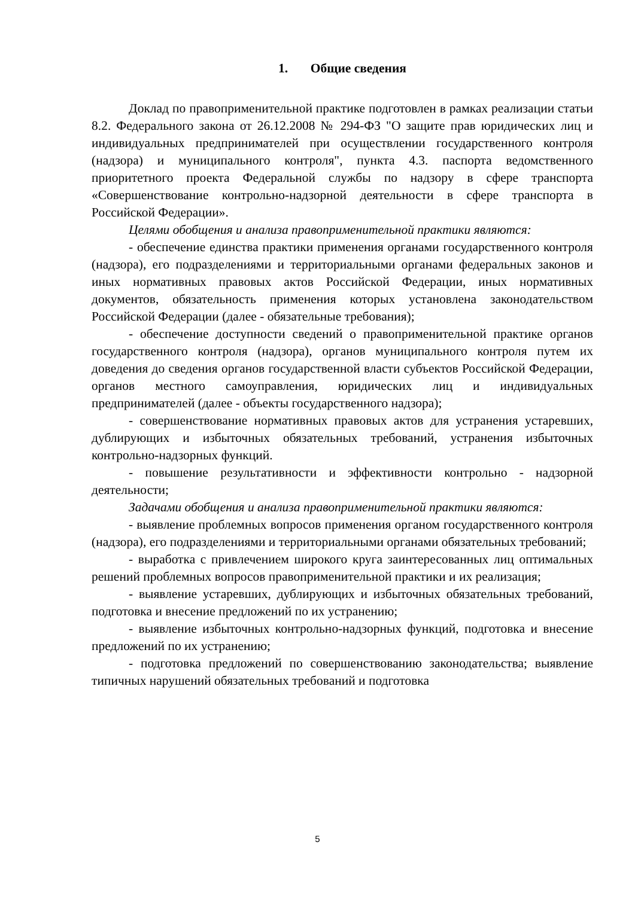1. Общие сведения
Доклад по правоприменительной практике подготовлен в рамках реализации статьи 8.2. Федерального закона от 26.12.2008 № 294-ФЗ "О защите прав юридических лиц и индивидуальных предпринимателей при осуществлении государственного контроля (надзора) и муниципального контроля", пункта 4.3. паспорта ведомственного приоритетного проекта Федеральной службы по надзору в сфере транспорта «Совершенствование контрольно-надзорной деятельности в сфере транспорта в Российской Федерации».
Целями обобщения и анализа правоприменительной практики являются:
- обеспечение единства практики применения органами государственного контроля (надзора), его подразделениями и территориальными органами федеральных законов и иных нормативных правовых актов Российской Федерации, иных нормативных документов, обязательность применения которых установлена законодательством Российской Федерации (далее - обязательные требования);
- обеспечение доступности сведений о правоприменительной практике органов государственного контроля (надзора), органов муниципального контроля путем их доведения до сведения органов государственной власти субъектов Российской Федерации, органов местного самоуправления, юридических лиц и индивидуальных предпринимателей (далее - объекты государственного надзора);
- совершенствование нормативных правовых актов для устранения устаревших, дублирующих и избыточных обязательных требований, устранения избыточных контрольно-надзорных функций.
- повышение результативности и эффективности контрольно - надзорной деятельности;
Задачами обобщения и анализа правоприменительной практики являются:
- выявление проблемных вопросов применения органом государственного контроля (надзора), его подразделениями и территориальными органами обязательных требований;
- выработка с привлечением широкого круга заинтересованных лиц оптимальных решений проблемных вопросов правоприменительной практики и их реализация;
- выявление устаревших, дублирующих и избыточных обязательных требований, подготовка и внесение предложений по их устранению;
- выявление избыточных контрольно-надзорных функций, подготовка и внесение предложений по их устранению;
- подготовка предложений по совершенствованию законодательства; выявление типичных нарушений обязательных требований и подготовка
5